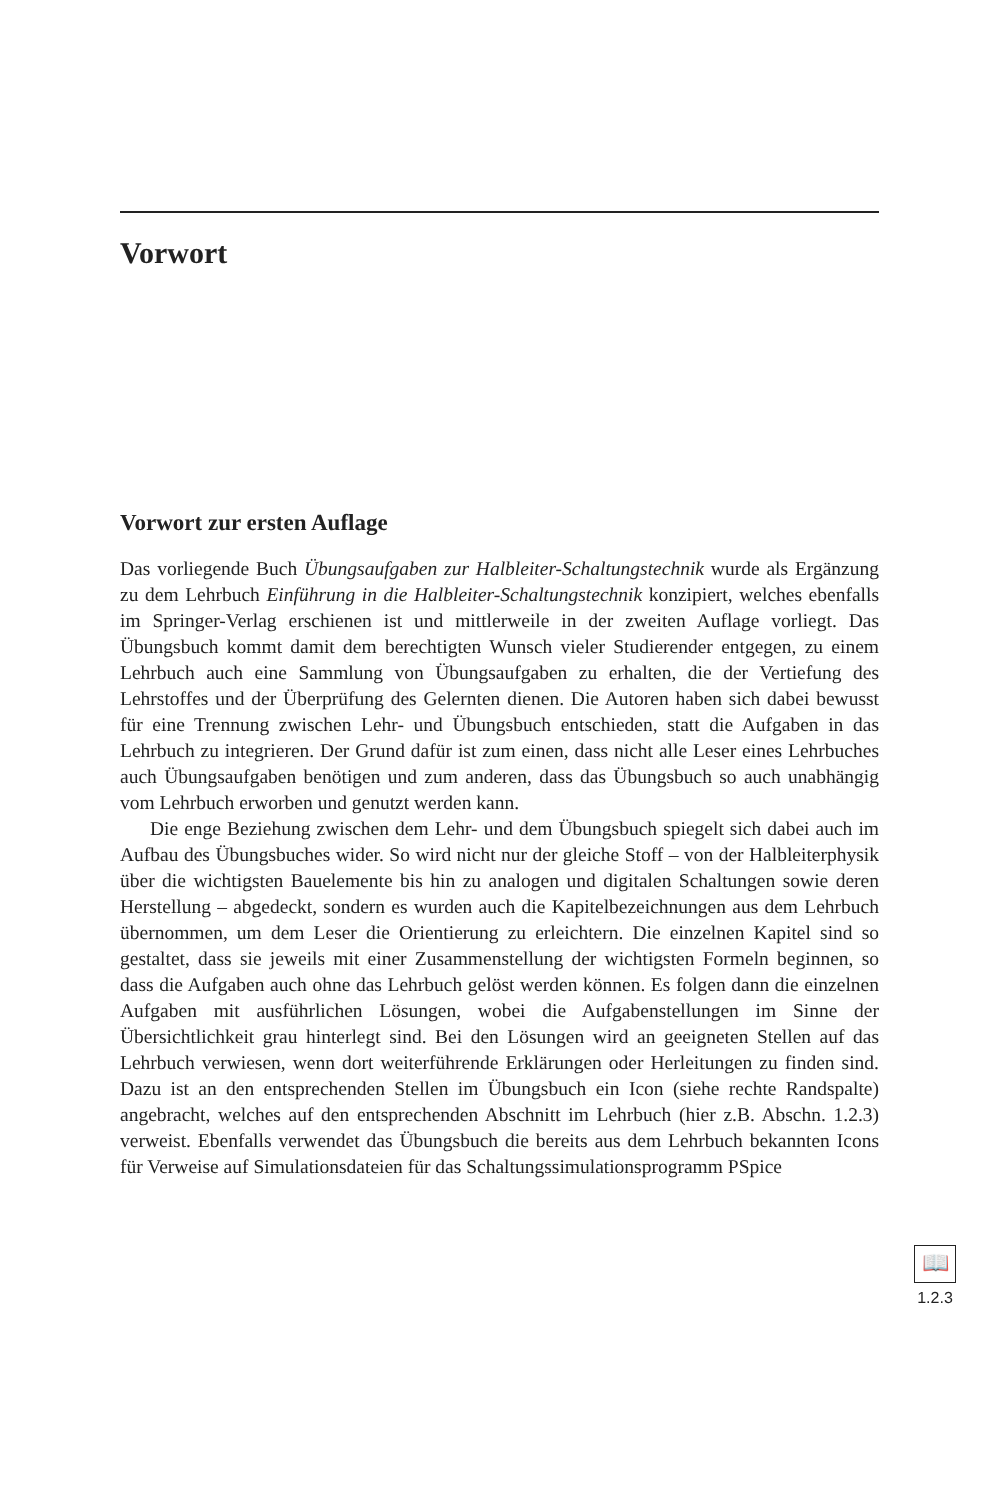Vorwort
Vorwort zur ersten Auflage
Das vorliegende Buch Übungsaufgaben zur Halbleiter-Schaltungstechnik wurde als Ergänzung zu dem Lehrbuch Einführung in die Halbleiter-Schaltungstechnik konzipiert, welches ebenfalls im Springer-Verlag erschienen ist und mittlerweile in der zweiten Auflage vorliegt. Das Übungsbuch kommt damit dem berechtigten Wunsch vieler Studierender entgegen, zu einem Lehrbuch auch eine Sammlung von Übungsaufgaben zu erhalten, die der Vertiefung des Lehrstoffes und der Überprüfung des Gelernten dienen. Die Autoren haben sich dabei bewusst für eine Trennung zwischen Lehr- und Übungsbuch entschieden, statt die Aufgaben in das Lehrbuch zu integrieren. Der Grund dafür ist zum einen, dass nicht alle Leser eines Lehrbuches auch Übungsaufgaben benötigen und zum anderen, dass das Übungsbuch so auch unabhängig vom Lehrbuch erworben und genutzt werden kann.
Die enge Beziehung zwischen dem Lehr- und dem Übungsbuch spiegelt sich dabei auch im Aufbau des Übungsbuches wider. So wird nicht nur der gleiche Stoff – von der Halbleiterphysik über die wichtigsten Bauelemente bis hin zu analogen und digitalen Schaltungen sowie deren Herstellung – abgedeckt, sondern es wurden auch die Kapitelbezeichnungen aus dem Lehrbuch übernommen, um dem Leser die Orientierung zu erleichtern. Die einzelnen Kapitel sind so gestaltet, dass sie jeweils mit einer Zusammenstellung der wichtigsten Formeln beginnen, so dass die Aufgaben auch ohne das Lehrbuch gelöst werden können. Es folgen dann die einzelnen Aufgaben mit ausführlichen Lösungen, wobei die Aufgabenstellungen im Sinne der Übersichtlichkeit grau hinterlegt sind. Bei den Lösungen wird an geeigneten Stellen auf das Lehrbuch verwiesen, wenn dort weiterführende Erklärungen oder Herleitungen zu finden sind. Dazu ist an den entsprechenden Stellen im Übungsbuch ein Icon (siehe rechte Randspalte) angebracht, welches auf den entsprechenden Abschnitt im Lehrbuch (hier z.B. Abschn. 1.2.3) verweist. Ebenfalls verwendet das Übungsbuch die bereits aus dem Lehrbuch bekannten Icons für Verweise auf Simulationsdateien für das Schaltungssimulationsprogramm PSpice
📖
1.2.3